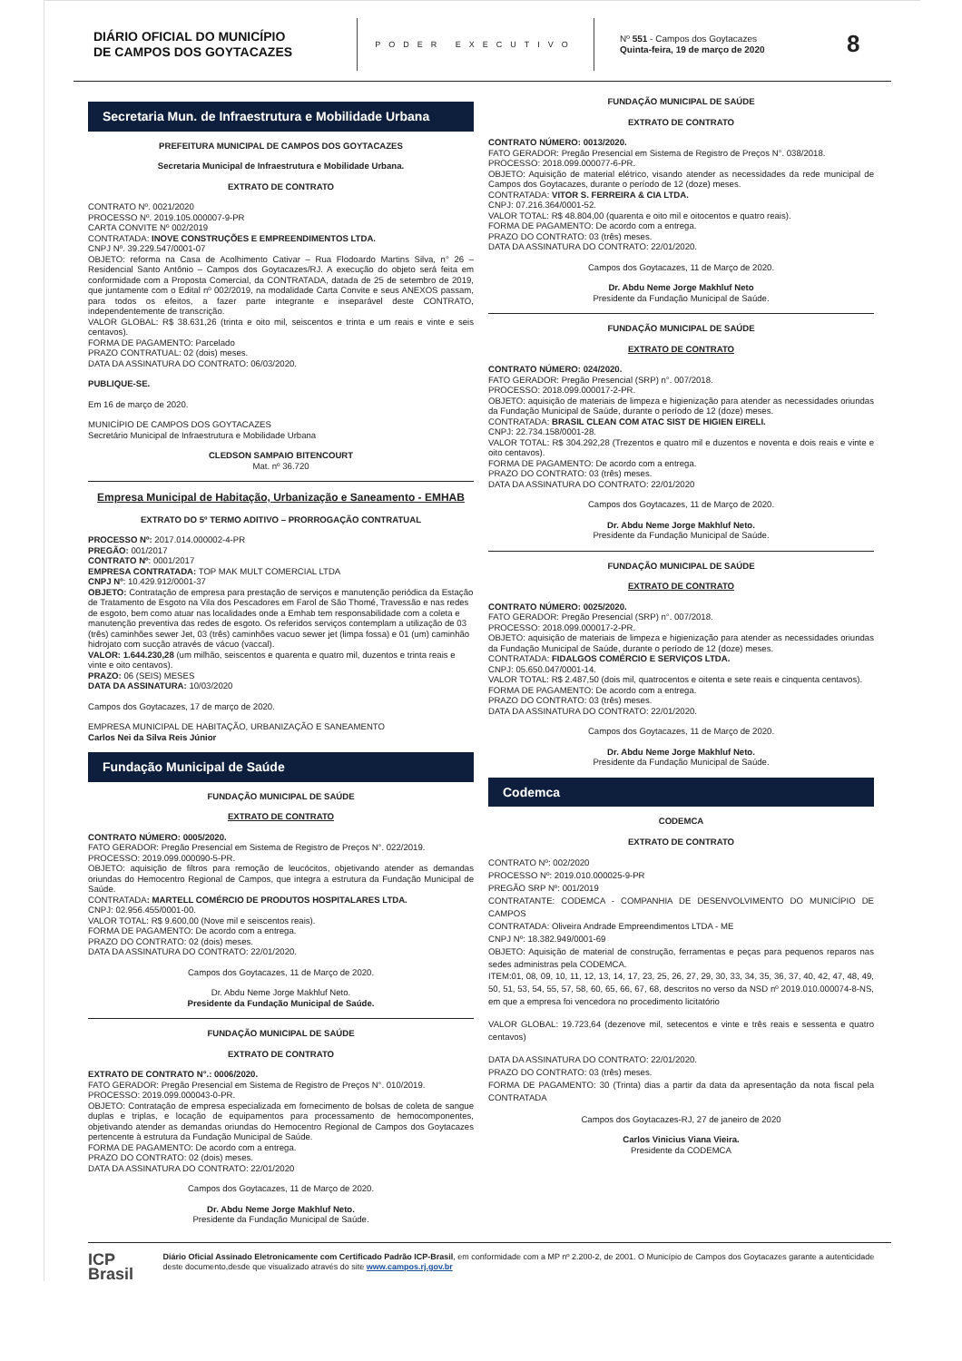DIÁRIO OFICIAL DO MUNICÍPIO
DE CAMPOS DOS GOYTACAZES
PODER EXECUTIVO
Nº 551 - Campos dos Goytacazes
Quinta-feira, 19 de março de 2020
8
Secretaria Mun. de Infraestrutura e Mobilidade Urbana
PREFEITURA MUNICIPAL DE CAMPOS DOS GOYTACAZES
Secretaria Municipal de Infraestrutura e Mobilidade Urbana.
EXTRATO DE CONTRATO
CONTRATO Nº. 0021/2020
PROCESSO Nº. 2019.105.000007-9-PR
CARTA CONVITE Nº 002/2019
CONTRATADA: INOVE CONSTRUÇÕES E EMPREENDIMENTOS LTDA.
CNPJ Nº. 39.229.547/0001-07
OBJETO: reforma na Casa de Acolhimento Cativar – Rua Flodoardo Martins Silva, n° 26 – Residencial Santo Antônio – Campos dos Goytacazes/RJ. A execução do objeto será feita em conformidade com a Proposta Comercial, da CONTRATADA, datada de 25 de setembro de 2019, que juntamente com o Edital nº 002/2019, na modalidade Carta Convite e seus ANEXOS passam, para todos os efeitos, a fazer parte integrante e inseparável deste CONTRATO, independentemente de transcrição.
VALOR GLOBAL: R$ 38.631,26 (trinta e oito mil, seiscentos e trinta e um reais e vinte e seis centavos).
FORMA DE PAGAMENTO: Parcelado
PRAZO CONTRATUAL: 02 (dois) meses.
DATA DA ASSINATURA DO CONTRATO: 06/03/2020.
PUBLIQUE-SE.
Em 16 de março de 2020.
MUNICÍPIO DE CAMPOS DOS GOYTACAZES
Secretário Municipal de Infraestrutura e Mobilidade Urbana
CLEDSON SAMPAIO BITENCOURT
Mat. nº 36.720
Empresa Municipal de Habitação, Urbanização e Saneamento - EMHAB
EXTRATO DO 5º TERMO ADITIVO – PRORROGAÇÃO CONTRATUAL
PROCESSO Nº: 2017.014.000002-4-PR
PREGÃO: 001/2017
CONTRATO Nº: 0001/2017
EMPRESA CONTRATADA: TOP MAK MULT COMERCIAL LTDA
CNPJ Nº: 10.429.912/0001-37
OBJETO: Contratação de empresa para prestação de serviços e manutenção periódica da Estação de Tratamento de Esgoto na Vila dos Pescadores em Farol de São Thomé, Travessão e nas redes de esgoto, bem como atuar nas localidades onde a Emhab tem responsabilidade com a coleta e manutenção preventiva das redes de esgoto. Os referidos serviços contemplam a utilização de 03 (três) caminhões sewer Jet, 03 (três) caminhões vacuo sewer jet (limpa fossa) e 01 (um) caminhão hidrojato com sucção através de vácuo (vaccal).
VALOR: 1.644.230,28 (um milhão, seiscentos e quarenta e quatro mil, duzentos e trinta reais e vinte e oito centavos).
PRAZO: 06 (SEIS) MESES
DATA DA ASSINATURA: 10/03/2020
Campos dos Goytacazes, 17 de março de 2020.
EMPRESA MUNICIPAL DE HABITAÇÃO, URBANIZAÇÃO E SANEAMENTO
Carlos Nei da Silva Reis Júnior
Fundação Municipal de Saúde
FUNDAÇÃO MUNICIPAL DE SAÚDE
EXTRATO DE CONTRATO
CONTRATO NÚMERO: 0005/2020.
FATO GERADOR: Pregão Presencial em Sistema de Registro de Preços N°. 022/2019.
PROCESSO: 2019.099.000090-5-PR.
OBJETO: aquisição de filtros para remoção de leucócitos, objetivando atender as demandas oriundas do Hemocentro Regional de Campos, que integra a estrutura da Fundação Municipal de Saúde.
CONTRATADA: MARTELL COMÉRCIO DE PRODUTOS HOSPITALARES LTDA.
CNPJ: 02.956.455/0001-00.
VALOR TOTAL: R$ 9.600,00 (Nove mil e seiscentos reais).
FORMA DE PAGAMENTO: De acordo com a entrega.
PRAZO DO CONTRATO: 02 (dois) meses.
DATA DA ASSINATURA DO CONTRATO: 22/01/2020.
Campos dos Goytacazes, 11 de Março de 2020.
Dr. Abdu Neme Jorge Makhluf Neto.
Presidente da Fundação Municipal de Saúde.
FUNDAÇÃO MUNICIPAL DE SAÚDE
EXTRATO DE CONTRATO
EXTRATO DE CONTRATO N°.: 0006/2020.
FATO GERADOR: Pregão Presencial em Sistema de Registro de Preços N°. 010/2019.
PROCESSO: 2019.099.000043-0-PR.
OBJETO: Contratação de empresa especializada em fornecimento de bolsas de coleta de sangue duplas e triplas, e locação de equipamentos para processamento de hemocomponentes, objetivando atender as demandas oriundas do Hemocentro Regional de Campos dos Goytacazes pertencente à estrutura da Fundação Municipal de Saúde.
FORMA DE PAGAMENTO: De acordo com a entrega.
PRAZO DO CONTRATO: 02 (dois) meses.
DATA DA ASSINATURA DO CONTRATO: 22/01/2020
Campos dos Goytacazes, 11 de Março de 2020.
Dr. Abdu Neme Jorge Makhluf Neto.
Presidente da Fundação Municipal de Saúde.
FUNDAÇÃO MUNICIPAL DE SAÚDE
EXTRATO DE CONTRATO
CONTRATO NÚMERO: 0013/2020.
FATO GERADOR: Pregão Presencial em Sistema de Registro de Preços N°. 038/2018.
PROCESSO: 2018.099.000077-6-PR.
OBJETO: Aquisição de material elétrico, visando atender as necessidades da rede municipal de Campos dos Goytacazes, durante o período de 12 (doze) meses.
CONTRATADA: VITOR S. FERREIRA & CIA LTDA.
CNPJ: 07.216.364/0001-52.
VALOR TOTAL: R$ 48.804,00 (quarenta e oito mil e oitocentos e quatro reais).
FORMA DE PAGAMENTO: De acordo com a entrega.
PRAZO DO CONTRATO: 03 (três) meses.
DATA DA ASSINATURA DO CONTRATO: 22/01/2020.
Campos dos Goytacazes, 11 de Março de 2020.
Dr. Abdu Neme Jorge Makhluf Neto
Presidente da Fundação Municipal de Saúde.
FUNDAÇÃO MUNICIPAL DE SAÚDE
EXTRATO DE CONTRATO
CONTRATO NÚMERO: 024/2020.
FATO GERADOR: Pregão Presencial (SRP) n°. 007/2018.
PROCESSO: 2018.099.000017-2-PR.
OBJETO: aquisição de materiais de limpeza e higienização para atender as necessidades oriundas da Fundação Municipal de Saúde, durante o período de 12 (doze) meses.
CONTRATADA: BRASIL CLEAN COM ATAC SIST DE HIGIEN EIRELI.
CNPJ: 22.734.158/0001-28.
VALOR TOTAL: R$ 304.292,28 (Trezentos e quatro mil e duzentos e noventa e dois reais e vinte e oito centavos).
FORMA DE PAGAMENTO: De acordo com a entrega.
PRAZO DO CONTRATO: 03 (três) meses.
DATA DA ASSINATURA DO CONTRATO: 22/01/2020
Campos dos Goytacazes, 11 de Março de 2020.
Dr. Abdu Neme Jorge Makhluf Neto.
Presidente da Fundação Municipal de Saúde.
FUNDAÇÃO MUNICIPAL DE SAÚDE
EXTRATO DE CONTRATO
CONTRATO NÚMERO: 0025/2020.
FATO GERADOR: Pregão Presencial (SRP) n°. 007/2018.
PROCESSO: 2018.099.000017-2-PR.
OBJETO: aquisição de materiais de limpeza e higienização para atender as necessidades oriundas da Fundação Municipal de Saúde, durante o período de 12 (doze) meses.
CONTRATADA: FIDALGOS COMÉRCIO E SERVIÇOS LTDA.
CNPJ: 05.650.047/0001-14.
VALOR TOTAL: R$ 2.487,50 (dois mil, quatrocentos e oitenta e sete reais e cinquenta centavos).
FORMA DE PAGAMENTO: De acordo com a entrega.
PRAZO DO CONTRATO: 03 (três) meses.
DATA DA ASSINATURA DO CONTRATO: 22/01/2020.
Campos dos Goytacazes, 11 de Março de 2020.
Dr. Abdu Neme Jorge Makhluf Neto.
Presidente da Fundação Municipal de Saúde.
Codemca
CODEMCA
EXTRATO DE CONTRATO
CONTRATO Nº: 002/2020
PROCESSO Nº: 2019.010.000025-9-PR
PREGÃO SRP Nº: 001/2019
CONTRATANTE: CODEMCA - COMPANHIA DE DESENVOLVIMENTO DO MUNICÍPIO DE CAMPOS
CONTRATADA: Oliveira Andrade Empreendimentos LTDA - ME
CNPJ Nº: 18.382.949/0001-69
OBJETO: Aquisição de material de construção, ferramentas e peças para pequenos reparos nas sedes administras pela CODEMCA.
ITEM:01, 08, 09, 10, 11, 12, 13, 14, 17, 23, 25, 26, 27, 29, 30, 33, 34, 35, 36, 37, 40, 42, 47, 48, 49, 50, 51, 53, 54, 55, 57, 58, 60, 65, 66, 67, 68, descritos no verso da NSD nº 2019.010.000074-8-NS, em que a empresa foi vencedora no procedimento licitatório
VALOR GLOBAL: 19.723,64 (dezenove mil, setecentos e vinte e três reais e sessenta e quatro centavos)
DATA DA ASSINATURA DO CONTRATO: 22/01/2020.
PRAZO DO CONTRATO: 03 (três) meses.
FORMA DE PAGAMENTO: 30 (Trinta) dias a partir da data da apresentação da nota fiscal pela CONTRATADA
Campos dos Goytacazes-RJ, 27 de janeiro de 2020
Carlos Vinicius Viana Vieira.
Presidente da CODEMCA
ICP
Brasil
Diário Oficial Assinado Eletronicamente com Certificado Padrão ICP-Brasil, em conformidade com a MP nº 2.200-2, de 2001. O Município de Campos dos Goytacazes garante a autenticidade deste documento,desde que visualizado através do site www.campos.rj.gov.br